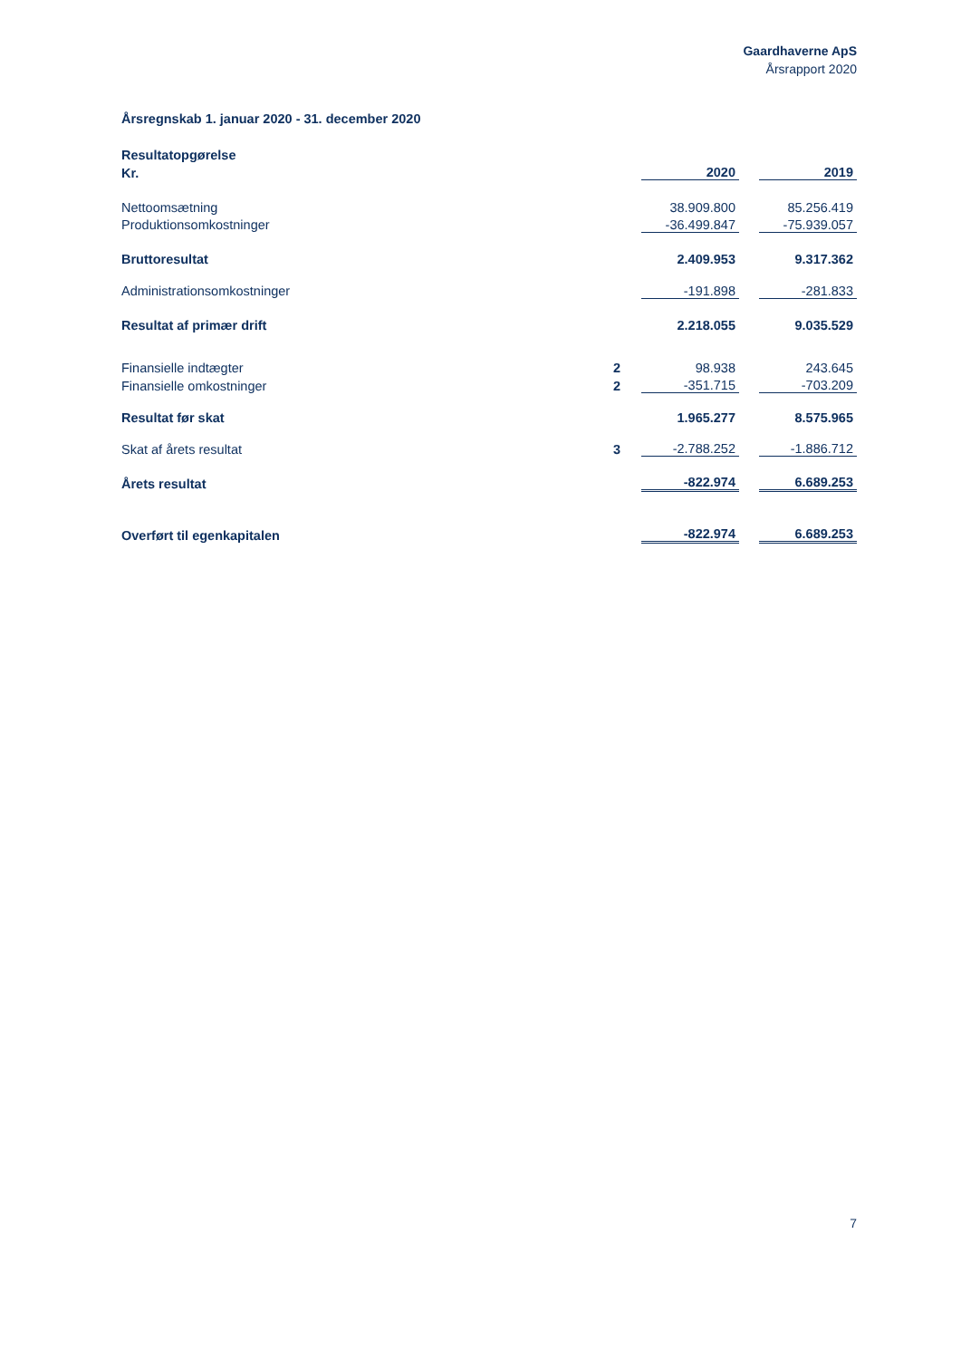Gaardhaverne ApS
Årsrapport 2020
Årsregnskab 1. januar 2020 - 31. december 2020
| Resultatopgørelse | | | | |
| Kr. | | 2020 | | 2019 |
| Nettoomsætning | | 38.909.800 | | 85.256.419 |
| Produktionsomkostninger | | -36.499.847 | | -75.939.057 |
| Bruttoresultat | | 2.409.953 | | 9.317.362 |
| Administrationsomkostninger | | -191.898 | | -281.833 |
| Resultat af primær drift | | 2.218.055 | | 9.035.529 |
| Finansielle indtægter | 2 | 98.938 | | 243.645 |
| Finansielle omkostninger | 2 | -351.715 | | -703.209 |
| Resultat før skat | | 1.965.277 | | 8.575.965 |
| Skat af årets resultat | 3 | -2.788.252 | | -1.886.712 |
| Årets resultat | | -822.974 | | 6.689.253 |
| Overført til egenkapitalen | | -822.974 | | 6.689.253 |
7